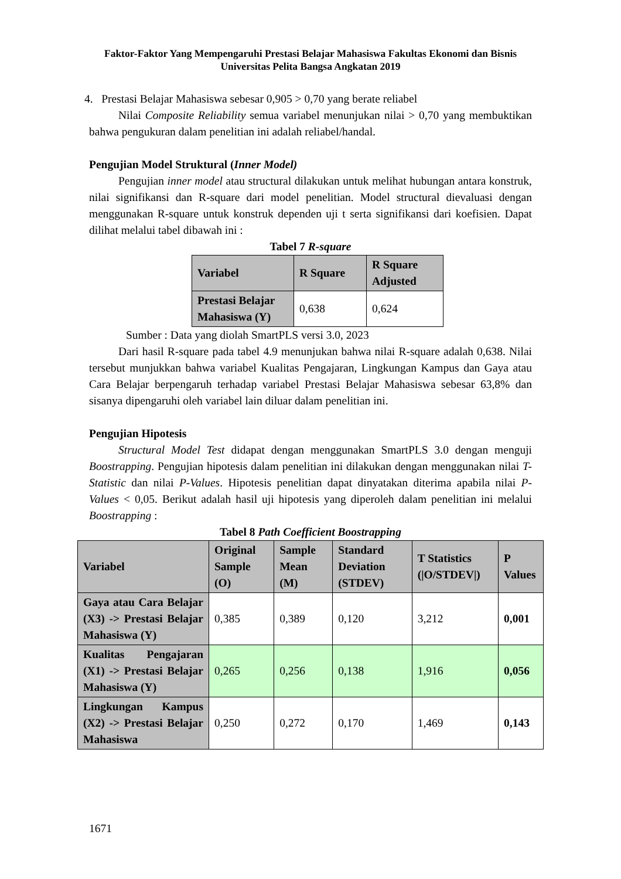Faktor-Faktor Yang Mempengaruhi Prestasi Belajar Mahasiswa Fakultas Ekonomi dan Bisnis Universitas Pelita Bangsa Angkatan 2019
4. Prestasi Belajar Mahasiswa sebesar 0,905 > 0,70 yang berate reliabel
Nilai Composite Reliability semua variabel menunjukan nilai > 0,70 yang membuktikan bahwa pengukuran dalam penelitian ini adalah reliabel/handal.
Pengujian Model Struktural (Inner Model)
Pengujian inner model atau structural dilakukan untuk melihat hubungan antara konstruk, nilai signifikansi dan R-square dari model penelitian. Model structural dievaluasi dengan menggunakan R-square untuk konstruk dependen uji t serta signifikansi dari koefisien. Dapat dilihat melalui tabel dibawah ini :
Tabel 7 R-square
| Variabel | R Square | R Square Adjusted |
| --- | --- | --- |
| Prestasi Belajar Mahasiswa (Y) | 0,638 | 0,624 |
Sumber : Data yang diolah SmartPLS versi 3.0, 2023
Dari hasil R-square pada tabel 4.9 menunjukan bahwa nilai R-square adalah 0,638. Nilai tersebut munjukkan bahwa variabel Kualitas Pengajaran, Lingkungan Kampus dan Gaya atau Cara Belajar berpengaruh terhadap variabel Prestasi Belajar Mahasiswa sebesar 63,8% dan sisanya dipengaruhi oleh variabel lain diluar dalam penelitian ini.
Pengujian Hipotesis
Structural Model Test didapat dengan menggunakan SmartPLS 3.0 dengan menguji Boostrapping. Pengujian hipotesis dalam penelitian ini dilakukan dengan menggunakan nilai T-Statistic dan nilai P-Values. Hipotesis penelitian dapat dinyatakan diterima apabila nilai P-Values < 0,05. Berikut adalah hasil uji hipotesis yang diperoleh dalam penelitian ini melalui Boostrapping :
Tabel 8 Path Coefficient Boostrapping
| Variabel | Original Sample (O) | Sample Mean (M) | Standard Deviation (STDEV) | T Statistics (/O/STDEV/) | P Values |
| --- | --- | --- | --- | --- | --- |
| Gaya atau Cara Belajar (X3) -> Prestasi Belajar Mahasiswa (Y) | 0,385 | 0,389 | 0,120 | 3,212 | 0,001 |
| Kualitas Pengajaran (X1) -> Prestasi Belajar Mahasiswa (Y) | 0,265 | 0,256 | 0,138 | 1,916 | 0,056 |
| Lingkungan Kampus (X2) -> Prestasi Belajar Mahasiswa | 0,250 | 0,272 | 0,170 | 1,469 | 0,143 |
1671